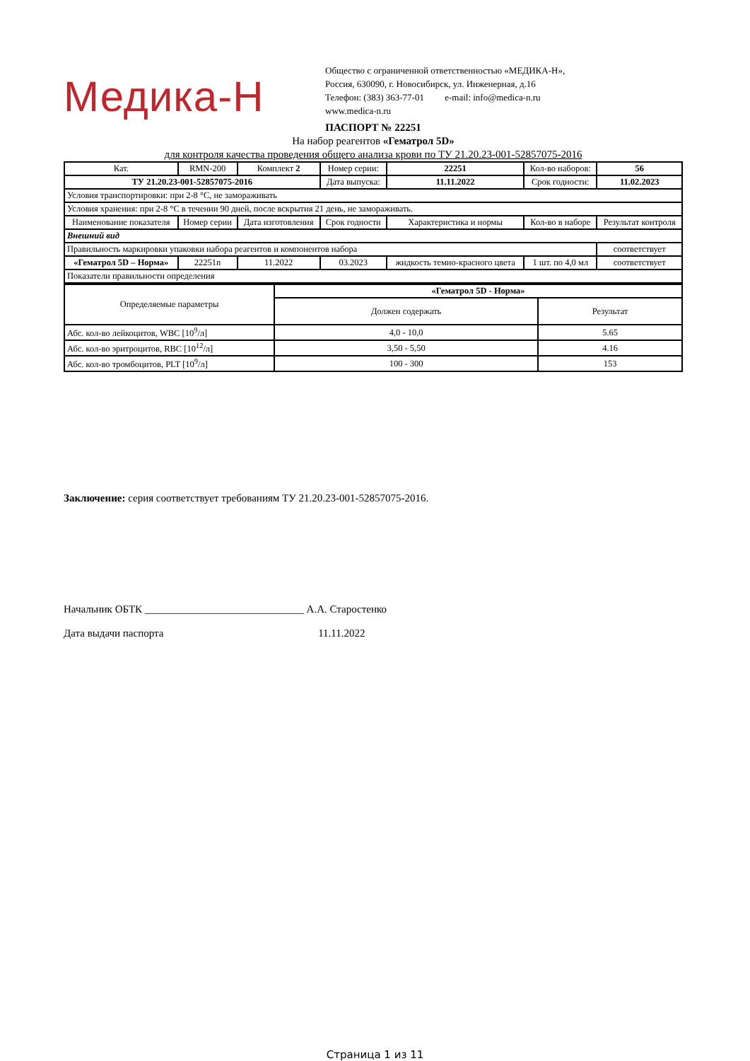Медика-Н
Общество с ограниченной ответственностью «МЕДИКА-Н»,
Россия, 630090, г. Новосибирск, ул. Инженерная, д.16
Телефон: (383) 363-77-01 e-mail: info@medica-n.ru
www.medica-n.ru
ПАСПОРТ № 22251
На набор реагентов «Гематрол 5D»
для контроля качества проведения общего анализа крови по ТУ 21.20.23-001-52857075-2016
| Кат. | RMN-200 | Комплект 2 | Номер серии: | 22251 | Кол-во наборов: | 56 |
| ТУ 21.20.23-001-52857075-2016 | | | Дата выпуска: | 11.11.2022 | Срок годности: | 11.02.2023 |
| Условия транспортировки: при 2-8 °С, не замораживать | | | | | | |
| Условия хранения: при 2-8 °С в течении 90 дней, после вскрытия 21 день, не замораживать. | | | | | | |
| Наименование показателя | Номер серии | Дата изготовления | Срок годности | Характеристика и нормы | Кол-во в наборе | Результат контроля |
| Внешний вид | | | | | | |
| Правильность маркировки упаковки набора реагентов и компонентов набора | | | | | | соответствует |
| «Гематрол 5D – Норма» | 22251n | 11.2022 | 03.2023 | жидкость темно-красного цвета | 1 шт. по 4,0 мл | соответствует |
| Показатели правильности определения | | | | | | |
| Определяемые параметры | «Гематрол 5D - Норма» | |
| | Должен содержать | Результат |
| Абс. кол-во лейкоцитов, WBC [10<sup>9</sup>/л] | 4,0 - 10,0 | 5.65 |
| Абс. кол-во эритроцитов, RBC [10<sup>12</sup>/л] | 3,50 - 5,50 | 4.16 |
| Абс. кол-во тромбоцитов, PLT [10<sup>9</sup>/л] | 100 - 300 | 153 |
Заключение: серия соответствует требованиям ТУ 21.20.23-001-52857075-2016.
Начальник ОБТК ______________________________ А.А. Старостенко
Дата выдачи паспорта 11.11.2022
Страница 1 из 11